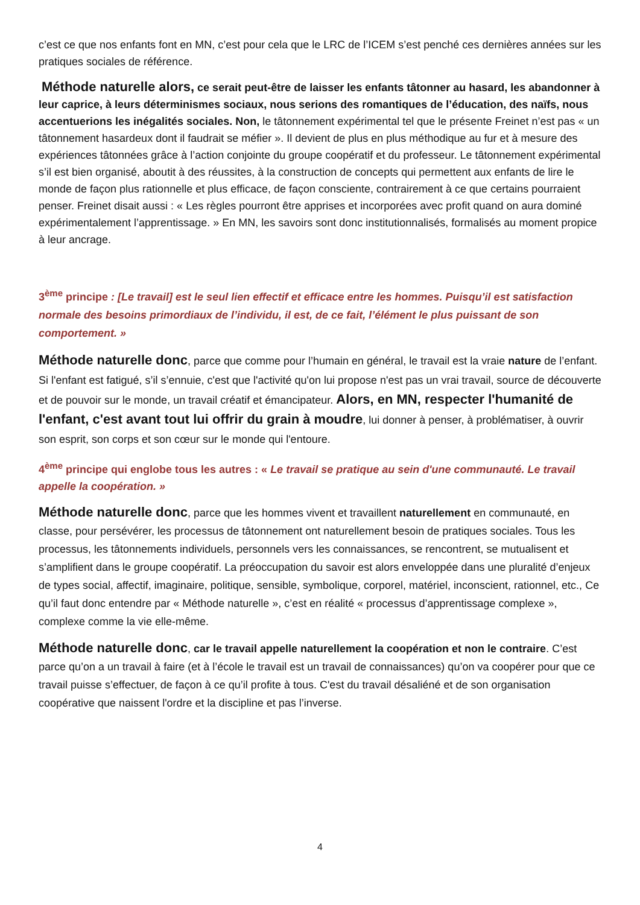c’est ce que nos enfants font en MN, c’est pour cela que le LRC de l’ICEM s’est penché ces dernières années sur les pratiques sociales de référence.
Méthode naturelle alors, ce serait peut-être de laisser les enfants tâtonner au hasard, les abandonner à leur caprice, à leurs déterminismes sociaux, nous serions des romantiques de l’éducation, des naïfs, nous accentuerions les inégalités sociales. Non, le tâtonnement expérimental tel que le présente Freinet n’est pas « un tâtonnement hasardeux dont il faudrait se méfier ». Il devient de plus en plus méthodique au fur et à mesure des expériences tâtonnées grâce à l’action conjointe du groupe coopératif et du professeur. Le tâtonnement expérimental s’il est bien organisé, aboutit à des réussites, à la construction de concepts qui permettent aux enfants de lire le monde de façon plus rationnelle et plus efficace, de façon consciente, contrairement à ce que certains pourraient penser. Freinet disait aussi : « Les règles pourront être apprises et incorporées avec profit quand on aura dominé expérimentalement l’apprentissage. » En MN, les savoirs sont donc institutionnalisés, formalisés au moment propice à leur ancrage.
3<sup>ème</sup> principe : [Le travail] est le seul lien effectif et efficace entre les hommes. Puisqu’il est satisfaction normale des besoins primordiaux de l’individu, il est, de ce fait, l’élément le plus puissant de son comportement. »
Méthode naturelle donc, parce que comme pour l’humain en général, le travail est la vraie nature de l’enfant. Si l'enfant est fatigué, s’il s’ennuie, c'est que l'activité qu'on lui propose n'est pas un vrai travail, source de découverte et de pouvoir sur le monde, un travail créatif et émancipateur. Alors, en MN, respecter l'humanité de l'enfant, c'est avant tout lui offrir du grain à moudre, lui donner à penser, à problématiser, à ouvrir son esprit, son corps et son cœur sur le monde qui l'entoure.
4<sup>ème</sup> principe qui englobe tous les autres : « Le travail se pratique au sein d'une communauté. Le travail appelle la coopération. »
Méthode naturelle donc, parce que les hommes vivent et travaillent naturellement en communauté, en classe, pour persévérer, les processus de tâtonnement ont naturellement besoin de pratiques sociales. Tous les processus, les tâtonnements individuels, personnels vers les connaissances, se rencontrent, se mutualisent et s’amplifient dans le groupe coopératif. La préoccupation du savoir est alors enveloppée dans une pluralité d’enjeux de types social, affectif, imaginaire, politique, sensible, symbolique, corporel, matériel, inconscient, rationnel, etc., Ce qu’il faut donc entendre par « Méthode naturelle », c’est en réalité « processus d’apprentissage complexe », complexe comme la vie elle-même.
Méthode naturelle donc, car le travail appelle naturellement la coopération et non le contraire. C’est parce qu’on a un travail à faire (et à l’école le travail est un travail de connaissances) qu’on va coopérer pour que ce travail puisse s’effectuer, de façon à ce qu’il profite à tous. C'est du travail désaliéné et de son organisation coopérative que naissent l'ordre et la discipline et pas l’inverse.
4